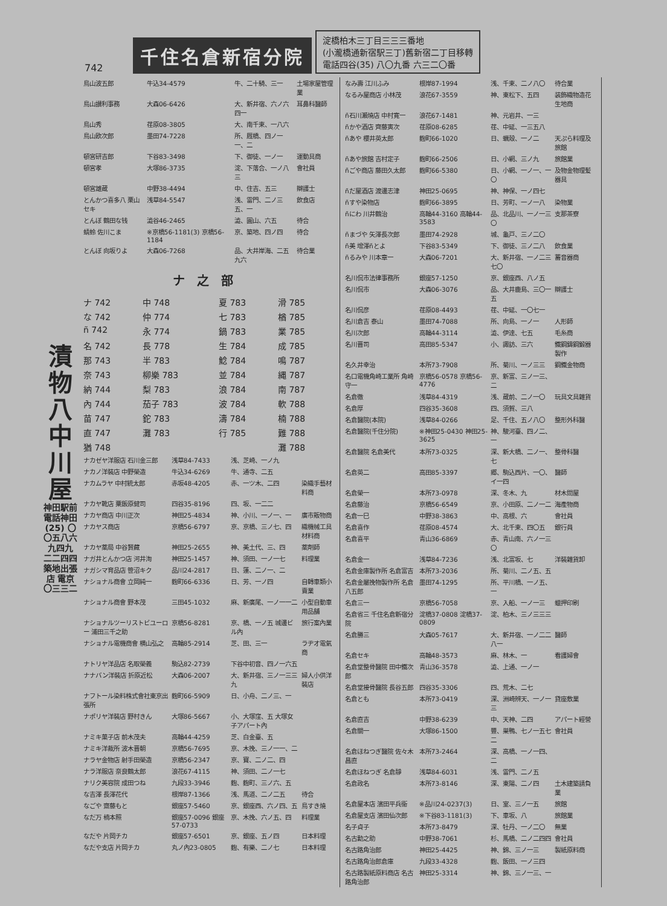742
千住名倉新宿分院
淀橋柏木三丁目三三三番地
(小瀧橋通新宿駅三丁)舊新宿二丁目移轉
電話四谷(35) 八〇九番 六三二〇番
漬物八中川屋
神田駅前
電話神田(25) 〇〇五八六九四九 二二四四
築地出張店 電京〇三三二
| 鳥山波五郎 | 牛込34-4579 | 牛、二十騎、三一 | 土場家屋管理業 |
| 鳥山讃利事務 | 大森06-6426 | 大、新井宿、六ノ六四一 | 耳鼻科醫師 |
| 鳥山秀 | 荏原08-3805 | 大、南千束、一八六 | |
| 鳥山欧次郎 | 墨田74-7228 | 所、厩橋、四ノ一一、二 | |
| 頓宮研吉郎 | 下谷83-3498 | 下、御徒、一ノ一 | 運動具商 |
| 頓宮孝 | 大塚86-3735 | 淀、下落合、一ノ八三 | 會社員 |
| 頓宮雄蔵 | 中野38-4494 | 中、住吉、五三 | 辯護士 |
| とんかつ喜多八 栗山セキ | 浅草84-5547 | 浅、雷門、二ノ三五、一 | 飲食店 |
| とんぼ 鶴田な钱 | 澁谷46-2465 | 澁、圓山、六五 | 待合 |
| 蜻蛉 佐川こま | ※京橋56-1181(3) 京橋56-1184 | 京、築地、四ノ四 | 待合 |
| とんぼ 向坂りよ | 大森06-7268 | 品、大井岸海、二五九六 | 待合業 |
ナ之部
| ナ 742 | 中 748 | 夏 783 | 滑 785 |
| な 742 | 仲 774 | 七 783 | 楢 785 |
| ñ 742 | 永 774 | 鍋 783 | 業 785 |
| 名 742 | 長 778 | 生 784 | 成 785 |
| 那 743 | 半 783 | 鯰 784 | 鳴 787 |
| 奈 743 | 柳樂 783 | 並 784 | 縄 787 |
| 納 744 | 梨 783 | 浪 784 | 南 787 |
| 內 744 | 茄子 783 | 波 784 | 軟 788 |
| 苗 747 | 鉈 783 | 濤 784 | 楠 788 |
| 直 747 | 灘 783 | 行 785 | 難 788 |
| 猶 748 | | | 灘 788 |
| ナカゼヤ洋服店 石川金三郎 | 浅草84-7433 | 浅、芝崎、一ノ九 | |
| ナカノ洋裝店 中野榮造 | 牛込34-6269 | 牛、通寺、二五 | |
| ナカムラヤ 中村統太郎 | 赤坂48-4205 | 赤、一ツ木、二四 | 染織手藝材料商 |
| ナカヤ靴店 粟飯原健司 | 四谷35-8196 | 四、坂、一二二 | |
| ナカヤ商店 中川正次 | 神田25-4834 | 神、小川、一ノ一、一 | 廣市販物商 |
| ナカヤス商店 | 京橋56-6797 | 京、京橋、三ノ七、四 | 織機械工具材料商 |
| ナカヤ薬局 中谷賢藏 | 神田25-2655 | 神、美土代、三、四 | 薬劑師 |
| ナガ井とんかつ店 河井洵 | 神田25-1457 | 神、須田、一ノ一七 | 料理業 |
| ナガシマ育品店 笹沼キク | 品川24-2817 | 日、蓮、二ノ一、二 | |
| ナショナル商會 立岡純一 | 麴町66-6336 | 日、芳、一ノ四 | 自轉車類小賣業 |
| ナショナル商會 野本茂 | 三田45-1032 | 麻、新廣尾、一ノ一一二 | 小型自動車用品舗 |
| ナショナルツーリストビユーロー 浦田三千之助 | 京橋56-8281 | 京、橋、一ノ五 城邊ビル內 | 旅行案內業 |
| ナショナル電機商會 横山弘之 | 高輪85-2914 | 芝、田、三一 | ラヂオ電氣商 |
| ナトリヤ洋品店 名取榮義 | 駒込82-2739 | 下谷中初音、四ノ一六五 | |
| ナナバン洋裝店 折原近松 | 大森06-2007 | 大、新井宿、三ノ一三三九 | 婦人小供洋裝店 |
| ナフトール染料株式會社東京出張所 | 麴町66-5909 | 日、小舟、二ノ三、一 | |
| ナポリヤ洋裝店 野村きん | 大塚86-5667 | 小、大塚窪、五 大塚女子アパート內 | |
| ナミキ菓子店 前木茂夫 | 高輪44-4259 | 芝、白金臺、五 | |
| ナミキ洋裁所 波木晋朝 | 京橋56-7695 | 京、木挽、三ノ一一、二 | |
| ナラヤ金物店 射手田榮造 | 京橋56-2347 | 京、寶、二ノ二、四 | |
| ナラ洋服店 奈良鶴太郎 | 浪花67-4115 | 神、須田、二ノ一七 | |
| ナリク美容院 成田つね | 九段33-3946 | 麴、麴町、三ノ六、五 | |
| な吉澤 長澤花代 | 根岸87-1366 | 浅、馬道、二ノ二五 | 待合 |
| なごや 齋藤もと | 銀座57-5460 | 京、銀座西、六ノ四、五 | 鳥すき燒 |
| なだ万 楠本照 | 銀座57-0096 銀座57-0733 | 京、木挽、六ノ五、四 | 料理業 |
| なだや 片岡チカ | 銀座57-6501 | 京、銀座、五ノ四 | 日本料理 |
| なだや支店 片岡チカ | 丸ノ內23-0805 | 麴、有樂、二ノ七 | 日本料理 |
| なみ壽 江川ふみ | 根岸87-1994 | 浅、千束、二ノ八〇 | 待合業 |
| なるみ屋商店 小林茂 | 浪花67-3559 | 神、東松下、五四 | 装飾織物造花生地商 |
| ñ石川瀬燒店 中村寛一 | 浪花67-1481 | 神、元岩井、一三 | |
| ñかや酒店 齊藤寅次 | 荏原08-6285 | 荏、中延、一三五八 | |
| ñあや 櫻井英太郎 | 麴町66-1020 | 日、蠣殼、一ノ二 | 天ぷら料理及旅館 |
| ñあや旅館 吉村定子 | 麴町66-2506 | 日、小網、三ノ九 | 旅館業 |
| ñごや商店 藤田久太郎 | 麴町66-5380 | 日、小網、一ノ一、一〇 | 及物金物理髪器具 |
| ñだ屋酒店 渡邊志津 | 神田25-0695 | 神、神保、一ノ四七 | |
| ñすや染物店 | 麴町66-3895 | 日、芳町、一ノ一八 | 染物業 |
| ñにわ 川井鶴治 | 高輪44-3160 高輪44-3583 | 品、北品川、一ノ一三〇 | 支那茶寮 |
| ñまづや 矢澤長次郎 | 墨田74-2928 | 城、龜戸、三ノ二〇 | |
| ñ美 增澤ñとよ | 下谷83-5349 | 下、御徒、三ノ二八 | 飲食業 |
| ñるみや 川本章一 | 大森06-7201 | 大、新井宿、一ノ二三七〇 | 蓄音器商 |
| 名川侃市法律事務所 | 銀座57-1250 | 京、銀座西、八ノ五 | |
| 名川侃市 | 大森06-3076 | 品、大井鹿島、三〇一五 | 辯護士 |
| 名川侃彦 | 荏原08-4493 | 荏、中延、一〇七一 | |
| 名川倉吉 泰山 | 墨田74-7088 | 所、向島、一ノ一 | 人形師 |
| 名川次郎 | 高輪44-3114 | 澁、伊達、七五 | 毛糸商 |
| 名川晋司 | 高田85-5347 | 小、諏訪、三六 | 鐵鋼鑄鋼鍛器製作 |
| 名久井幸治 | 本所73-7908 | 所、菊川、一ノ三三 | 鋼鐵金物商 |
| 名口電機角崎工業所 角崎守一 | 京橋56-0578 京橋56-4776 | 京、新富、三ノ一三、二 | |
| 名倉徹 | 浅草84-4319 | 浅、蔵前、二ノ一〇 | 玩具文具雜貨 |
| 名倉厚 | 四谷35-3608 | 四、須賀、三八 | |
| 名倉醫院(本院) | 浅草84-0266 | 足、千住、五ノ八〇 | 整形外科醫 |
| 名倉醫院(千住分院) | ※神田25-0430 神田25-3625 | 神、駿河臺、四ノ二、一 | |
| 名倉醫院 名倉美代 | 本所73-0325 | 深、新大橋、二ノ一、七 | 整骨科醫 |
| 名倉英二 | 高田85-3397 | 郷、駒込西片、一〇、イ一四 | 醫師 |
| 名倉榮一 | 本所73-0978 | 深、冬木、九 | 材木問屋 |
| 名倉藤治 | 京橋56-6549 | 京、小田原、二ノ一二 | 海產物商 |
| 名倉一巳 | 中野38-3863 | 中、高根、六 | 會社員 |
| 名倉喜作 | 荏原08-4574 | 大、北千束、四〇五 | 銀行員 |
| 名倉喜平 | 青山36-6869 | 赤、青山南、六ノ一三〇 | |
| 名倉金一 | 浅草84-7236 | 浅、北富坂、七 | 洋裝雜貨卸 |
| 名倉金庫製作所 名倉富吉 | 本所73-2036 | 所、菊川、二ノ五、五 | |
| 名倉金屬挽物製作所 名倉八五郎 | 墨田74-1295 | 所、平川橋、一ノ五、一 | |
| 名倉三一 | 京橋56-7058 | 京、入船、一ノ一三 | 蠟押印刷 |
| 名倉省三 千住名倉新宿分院 | 淀橋37-0808 淀橋37-0809 | 淀、柏木、三ノ三三三 | |
| 名倉勝三 | 大森05-7617 | 大、新井宿、一ノ二二八一 | 醫師 |
| 名倉セキ | 高輪48-3573 | 麻、林木、一 | 看護婦會 |
| 名倉堂整骨醫院 田中鐵次郎 | 青山36-3578 | 澁、上通、一ノ一 | |
| 名倉堂接骨醫院 長谷五郎 | 四谷35-3306 | 四、荒木、二七 | |
| 名倉とも | 本所73-0419 | 深、洲崎辨天、一ノ一三 | 貸座敷業 |
| 名倉直吉 | 中野38-6239 | 中、天神、二四 | アパート經營 |
| 名倉關一 | 大塚86-1500 | 豐、巣鴨、七ノ一五七二 | 會社員 |
| 名倉ほねつぎ醫院 佐々木昌直 | 本所73-2464 | 深、高橋、一ノ一四、二 | |
| 名倉ほねつぎ 名倉靜 | 浅草84-6031 | 浅、雷門、二ノ五 | |
| 名倉政名 | 本所73-8146 | 深、東陽、二ノ四 | 土木建築請負業 |
| 名倉屋本店 濱田平兵衞 | ※品川24-0237(3) | 日、室、三ノ一五 | 旅館 |
| 名倉屋支店 濱田仙次郎 | ※下谷83-1181(3) | 下、車坂、八 | 旅館業 |
| 名子貞子 | 本所73-8479 | 深、牡丹、一ノ二〇 | 無業 |
| 名古勳之助 | 中野38-7061 | 杉、馬橋、二ノ二四四 | 會社員 |
| 名古路角治郎 | 神田25-4425 | 神、錦、三ノ一三 | 製紙原料商 |
| 名古路角治郎倉庫 | 九段33-4328 | 麴、飯田、一ノ三四 | |
| 名古路製紙原料商店 名古路角治郎 | 神田25-3314 | 神、錦、三ノ一三、一 | |